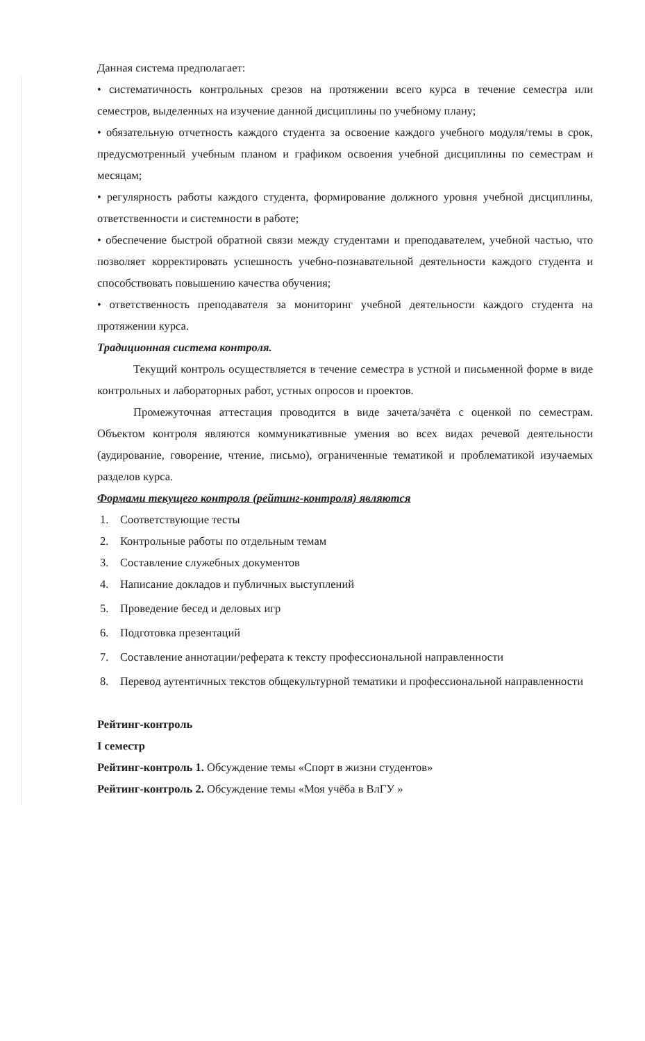Данная система предполагает:
• систематичность контрольных срезов на протяжении всего курса в течение семестра или семестров, выделенных на изучение данной дисциплины по учебному плану;
• обязательную отчетность каждого студента за освоение каждого учебного модуля/темы в срок, предусмотренный учебным планом и графиком освоения учебной дисциплины по семестрам и месяцам;
• регулярность работы каждого студента, формирование должного уровня учебной дисциплины, ответственности и системности в работе;
• обеспечение быстрой обратной связи между студентами и преподавателем, учебной частью, что позволяет корректировать успешность учебно-познавательной деятельности каждого студента и способствовать повышению качества обучения;
• ответственность преподавателя за мониторинг учебной деятельности каждого студента на протяжении курса.
Традиционная система контроля.
Текущий контроль осуществляется в течение семестра в устной и письменной форме в виде контрольных и лабораторных работ, устных опросов и проектов.
Промежуточная аттестация проводится в виде зачета/зачёта с оценкой по семестрам. Объектом контроля являются коммуникативные умения во всех видах речевой деятельности (аудирование, говорение, чтение, письмо), ограниченные тематикой и проблематикой изучаемых разделов курса.
Формами текущего контроля (рейтинг-контроля) являются
1. Соответствующие тесты
2. Контрольные работы по отдельным темам
3. Составление служебных документов
4. Написание докладов и публичных выступлений
5. Проведение бесед и деловых игр
6. Подготовка презентаций
7. Составление аннотации/реферата к тексту профессиональной направленности
8. Перевод аутентичных текстов общекультурной тематики и профессиональной направленности
Рейтинг-контроль
I семестр
Рейтинг-контроль 1. Обсуждение темы «Спорт в жизни студентов»
Рейтинг-контроль 2. Обсуждение темы «Моя учёба в ВлГУ »